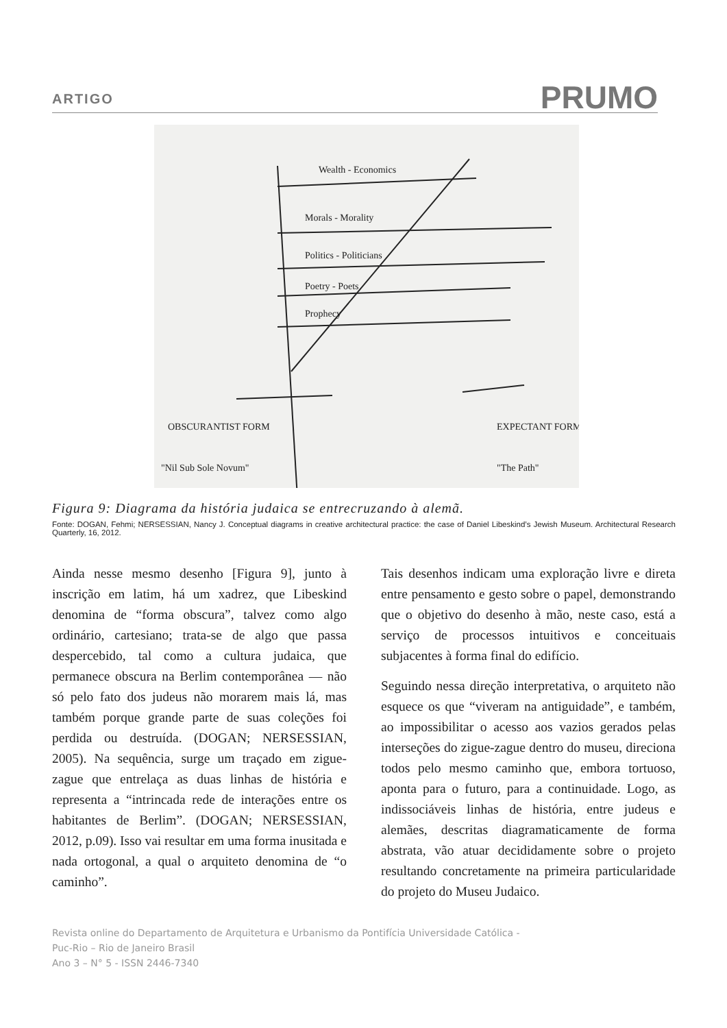ARTIGO PRUMO
Wealth - Economics
Morals - Morality
Politics - Politicians
Poetry - Poets
Prophecy
OBSCURANTIST FORM
"Nil Sub Sole Novum"
EXPECTANT FORM
"The Path"
Figura 9: Diagrama da história judaica se entrecruzando à alemã.
Fonte: DOGAN, Fehmi; NERSESSIAN, Nancy J. Conceptual diagrams in creative architectural practice: the case of Daniel Libeskind’s Jewish Museum. Architectural Research Quarterly, 16, 2012.
Ainda nesse mesmo desenho [Figura 9], junto à inscrição em latim, há um xadrez, que Libeskind denomina de “forma obscura”, talvez como algo ordinário, cartesiano; trata-se de algo que passa despercebido, tal como a cultura judaica, que permanece obscura na Berlim contemporânea — não só pelo fato dos judeus não morarem mais lá, mas também porque grande parte de suas coleções foi perdida ou destruída. (DOGAN; NERSESSIAN, 2005). Na sequência, surge um traçado em zigue-zague que entrelaça as duas linhas de história e representa a “intrincada rede de interações entre os habitantes de Berlim”. (DOGAN; NERSESSIAN, 2012, p.09). Isso vai resultar em uma forma inusitada e nada ortogonal, a qual o arquiteto denomina de “o caminho”.
Tais desenhos indicam uma exploração livre e direta entre pensamento e gesto sobre o papel, demonstrando que o objetivo do desenho à mão, neste caso, está a serviço de processos intuitivos e conceituais subjacentes à forma final do edifício.
Seguindo nessa direção interpretativa, o arquiteto não esquece os que “viveram na antiguidade”, e também, ao impossibilitar o acesso aos vazios gerados pelas interseções do zigue-zague dentro do museu, direciona todos pelo mesmo caminho que, embora tortuoso, aponta para o futuro, para a continuidade. Logo, as indissociáveis linhas de história, entre judeus e alemães, descritas diagramaticamente de forma abstrata, vão atuar decididamente sobre o projeto resultando concretamente na primeira particularidade do projeto do Museu Judaico.
Revista online do Departamento de Arquitetura e Urbanismo da Pontifícia Universidade Católica -
Puc-Rio – Rio de Janeiro Brasil
Ano 3 – N° 5 - ISSN 2446-7340